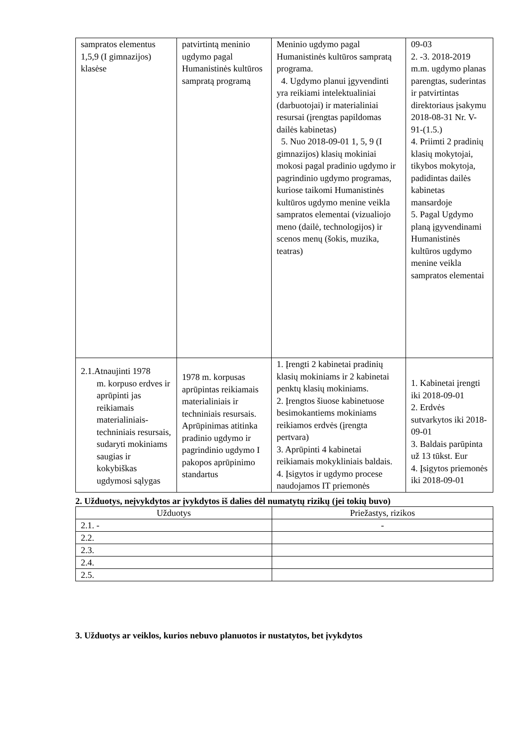| sampratos elementus 1,5,9 (I gimnazijos) klasėse | patvirtintą meninio ugdymo pagal Humanistinės kultūros sampratą programą | Meninio ugdymo pagal Humanistinės kultūros sampratą programa. 4. Ugdymo planui įgyvendinti yra reikiami intelektualiniai (darbuotojai) ir materialiniai resursai (įrengtas papildomas dailės kabinetas) 5. Nuo 2018-09-01 1, 5, 9 (I gimnazijos) klasių mokiniai mokosi pagal pradinio ugdymo ir pagrindinio ugdymo programas, kuriose taikomi Humanistinės kultūros ugdymo menine veikla sampratos elementai (vizualiojo meno (dailė, technologijos) ir scenos menų (šokis, muzika, teatras) | 09-03 2. -3. 2018-2019 m.m. ugdymo planas parengtas, suderintas ir patvirtintas direktoriaus įsakymu 2018-08-31 Nr. V-91-(1.5.) 4. Priimti 2 pradinių klasių mokytojai, tikybos mokytoja, padidintas dailės kabinetas mansardoje 5. Pagal Ugdymo planą įgyvendinami Humanistinės kultūros ugdymo menine veikla sampratos elementai |
| 2.1.Atnaujinti 1978 m. korpuso erdves ir aprūpinti jas reikiamais materialiniais-techniniais resursais, sudaryti mokiniams saugias ir kokybiškas ugdymosi sąlygas | 1978 m. korpusas aprūpintas reikiamais materialiniais ir techniniais resursais. Aprūpinimas atitinka pradinio ugdymo ir pagrindinio ugdymo I pakopos aprūpinimo standartus | 1. Įrengti 2 kabinetai pradinių klasių mokiniams ir 2 kabinetai penktų klasių mokiniams. 2. Įrengtos šiuose kabinetuose besimokantiems mokiniams reikiamos erdvės (įrengta pertvara) 3. Aprūpinti 4 kabinetai reikiamais mokykliniais baldais. 4. Įsigytos ir ugdymo procese naudojamos IT priemonės | 1. Kabinetai įrengti iki 2018-09-01 2. Erdvės sutvarkytos iki 2018-09-01 3. Baldais parūpinta už 13 tūkst. Eur 4. Įsigytos priemonės iki 2018-09-01 |
2. Užduotys, neįvykdytos ar įvykdytos iš dalies dėl numatytų rizikų (jei tokių buvo)
| Užduotys | Priežastys, rizikos |
| --- | --- |
| 2.1. - | - |
| 2.2. | |
| 2.3. | |
| 2.4. | |
| 2.5. | |
3. Užduotys ar veiklos, kurios nebuvo planuotos ir nustatytos, bet įvykdytos